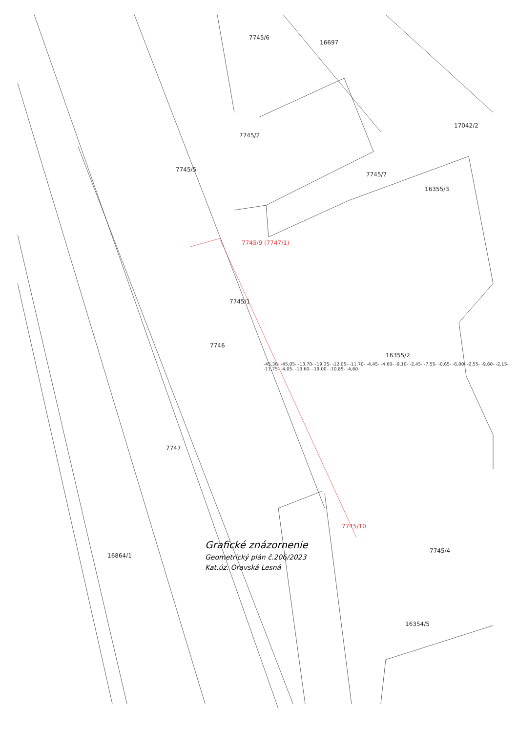7745/6
16697
17042/2
7745/2
7745/5
7745/7
16355/3
7745/9 (7747/1)
7745/1
7746
16355/2
7747
7745/10
16864/1
7745/4
16354/5
-45,30- -45,05- -13,70- -19,35- -12,05- -11,70- -4,45- -4,60- -9,10- -2,45- -7,55- -0,65- -6,00- -2,55- -9,60- -2,15- -11,75- -4,05- -13,60- -19,00- -10,85- -4,60-
Grafické znázornenie
Geometrický plán č.206/2023
Kat.úz. Oravská Lesná